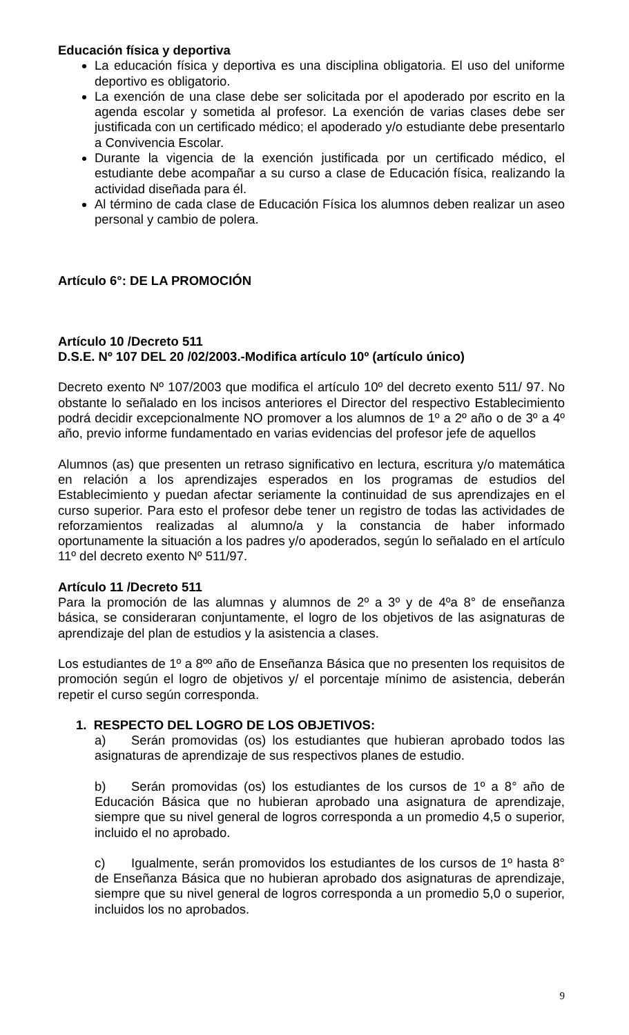Educación física y deportiva
La educación física y deportiva es una disciplina obligatoria. El uso del uniforme deportivo es obligatorio.
La exención de una clase debe ser solicitada por el apoderado por escrito en la agenda escolar y sometida al profesor. La exención de varias clases debe ser justificada con un certificado médico; el apoderado y/o estudiante debe presentarlo a Convivencia Escolar.
Durante la vigencia de la exención justificada por un certificado médico, el estudiante debe acompañar a su curso a clase de Educación física, realizando la actividad diseñada para él.
Al término de cada clase de Educación Física los alumnos deben realizar un aseo personal y cambio de polera.
Artículo 6°: DE LA PROMOCIÓN
Artículo 10 /Decreto 511
D.S.E. Nº 107 DEL 20 /02/2003.-Modifica artículo 10º (artículo único)
Decreto exento Nº 107/2003 que modifica el artículo 10º del decreto exento 511/ 97. No obstante lo señalado en los incisos anteriores el Director del respectivo Establecimiento podrá decidir excepcionalmente NO promover a los alumnos de 1º a 2º año o de 3º a 4º año, previo informe fundamentado en varias evidencias del profesor jefe de aquellos
Alumnos (as) que presenten un retraso significativo en lectura, escritura y/o matemática en relación a los aprendizajes esperados en los programas de estudios del Establecimiento y puedan afectar seriamente la continuidad de sus aprendizajes en el curso superior. Para esto el profesor debe tener un registro de todas las actividades de reforzamientos realizadas al alumno/a y la constancia de haber informado oportunamente la situación a los padres y/o apoderados, según lo señalado en el artículo 11º del decreto exento Nº 511/97.
Artículo 11 /Decreto 511
Para la promoción de las alumnas y alumnos de 2º a 3º y de 4ºa 8° de enseñanza básica, se consideraran conjuntamente, el logro de los objetivos de las asignaturas de aprendizaje del plan de estudios y la asistencia a clases.
Los estudiantes de 1º a 8ºº año de Enseñanza Básica que no presenten los requisitos de promoción según el logro de objetivos y/ el porcentaje mínimo de asistencia, deberán repetir el curso según corresponda.
1. RESPECTO DEL LOGRO DE LOS OBJETIVOS:
a) Serán promovidas (os) los estudiantes que hubieran aprobado todos las asignaturas de aprendizaje de sus respectivos planes de estudio.
b) Serán promovidas (os) los estudiantes de los cursos de 1º a 8° año de Educación Básica que no hubieran aprobado una asignatura de aprendizaje, siempre que su nivel general de logros corresponda a un promedio 4,5 o superior, incluido el no aprobado.
c) Igualmente, serán promovidos los estudiantes de los cursos de 1º hasta 8° de Enseñanza Básica que no hubieran aprobado dos asignaturas de aprendizaje, siempre que su nivel general de logros corresponda a un promedio 5,0 o superior, incluidos los no aprobados.
9